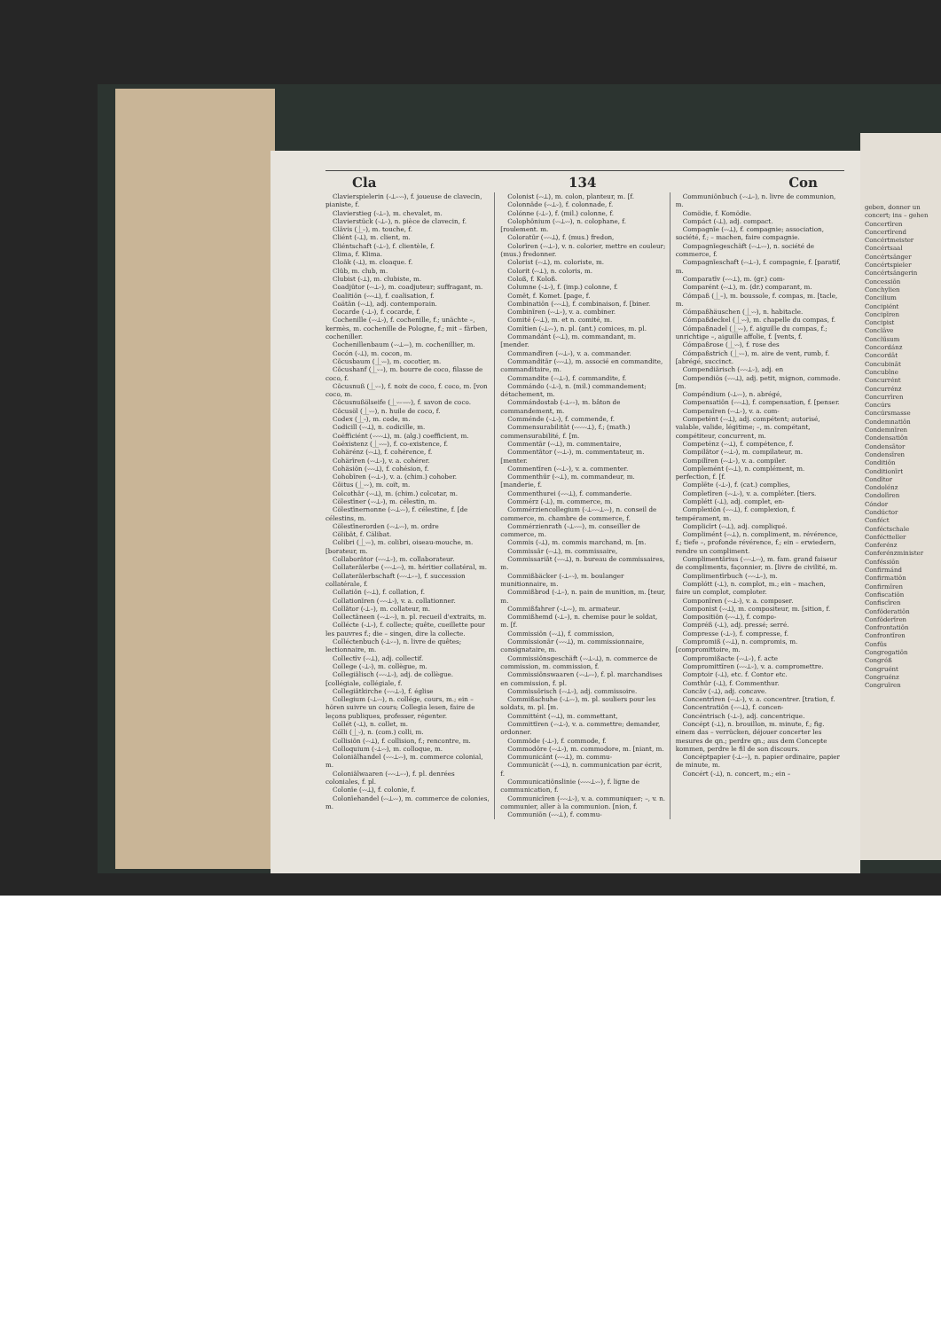Cla 134 Con
Clavierspielerin (⏑⏊–⏑⏑), f. joueuse de clavecin, pianiste, f.
Clavierstieg (⏑⏊–), m. chevalet, m.
Clavierstück (⏑⏊–), n. pièce de clavecin, f.
Clāvis (⏊⏑), m. touche, f.
Cliént (⏑⏊), m. client, m.
Cliéntschaft (⏑⏊⏑), f. clientèle, f.
Clima, f. Klima.
Cloāk (⏑⏊), m. cloaque. f.
Clūb, m. club, m.
Clubist (⏑⏊), m. clubiste, m.
Coadjūtor (⏑⏑⏊⏑), m. coadjuteur; suffragant, m.
Coalitiōn (⏑⏑⏑⏊), f. coalisation, f.
Coätān (⏑⏑⏊), adj. contemporain.
Cocarde (⏑⏊⏑), f. cocarde, f.
Cochenille (⏑⏑⏊⏑), f. cochenille, f.; unächte –, kermès, m. cochenille de Pologne, f.; mit – färben, cocheniller.
Cochenillenbaum (⏑⏑⏊⏑–), m. cochenillier, m.
Cocón (⏑⏊), m. cocon, m.
Cōcusbaum (⏊⏑–), m. cocotier, m.
Cōcushanf (⏊⏑–), m. bourre de coco, filasse de coco, f.
Cōcusnuß (⏊⏑–), f. noix de coco, f. coco, m. [von coco, m.
Cōcusnußölseife (⏊⏑–⏑–⏑), f. savon de coco.
Cōcusöl (⏊⏑–), n. huile de coco, f.
Codex (⏊⏑), m. code, m.
Codicill (⏑⏑⏊), n. codicille, m.
Coëfficiént (⏑⏑⏑⏑⏊), m. (alg.) coefficient, m.
Coëxistenz (⏊⏑⏑–), f. co-existence, f.
Cohärénz (⏑⏑⏊), f. cohérence, f.
Cohärīren (⏑⏑⏊⏑), v. a. cohérer.
Cohäsiōn (⏑⏑⏑⏊), f. cohésion, f.
Cohobīren (⏑⏑⏊⏑), v. a. (chim.) cohober.
Cōitus (⏊⏑⏑), m. coït, m.
Colcothār (⏑⏑⏊), m. (chim.) colcotar, m.
Cölestīner (⏑⏑⏊⏑), m. célestin, m.
Cölestīnernonne (⏑⏑⏊⏑⏑), f. célestine, f. [de célestins, m.
Cölestīnerorden (⏑⏑⏊⏑⏑), m. ordre
Cölibāt, f. Cälibat.
Colibri (⏊⏑–), m. colibri, oiseau-mouche, m. [borateur, m.
Collaborātor (⏑⏑⏑⏊⏑), m. collaborateur.
Collaterālerbe (⏑⏑⏑⏊⏑⏑), m. héritier collatéral, m.
Collaterālerbschaft (⏑⏑⏑⏊⏑–), f. succession collatérale, f.
Collatiōn (⏑⏑⏊), f. collation, f.
Collationīren (⏑⏑⏑⏊⏑), v. a. collationner.
Collātor (⏑⏊–), m. collateur, m.
Collectāneen (⏑⏑⏊⏑⏑), n. pl. recueil d'extraits, m.
Collécte (⏑⏊⏑), f. collecte; quête, cueillette pour les pauvres f.; die – singen, dire la collecte.
Colléctenbuch (⏑⏊⏑–), n. livre de quêtes; lectionnaire, m.
Collectīv (⏑⏑⏊), adj. collectif.
College (⏑⏊⏑), m. collègue, m.
Collegiālisch (⏑⏑⏑⏊⏑), adj. de collègue. [collégiale, collégiale, f.
Collegiātkirche (⏑⏑⏑⏊⏑), f. église
Collegium (⏑⏊⏑⏑), n. collége, cours, m.; ein – hören suivre un cours; Collegia lesen, faire de leçons publiques, professer, régenter.
Collét (⏑⏊), n. collet, m.
Cólli (⏊⏑), n. (com.) colli, m.
Collisiōn (⏑⏑⏊), f. collision, f.; rencontre, m.
Colloquium (⏑⏊⏑⏑), m. colloque, m.
Coloniālhandel (⏑⏑⏑⏊⏑⏑), m. commerce colonial, m.
Coloniālwaaren (⏑⏑⏑⏊–⏑), f. pl. denrées coloniales, f. pl.
Colonīe (⏑⏑⏊), f. colonie, f.
Colonīehandel (⏑⏑⏊⏑⏑), m. commerce de colonies, m.
Colonist (⏑⏑⏊), m. colon, planteur, m. [f.
Colonnāde (⏑⏑⏊⏑), f. colonnade, f.
Colónne (⏑⏊⏑), f. (mil.) colonne, f.
Colophōnium (⏑⏑⏊⏑⏑), n. colophane, f. [roulement. m.
Coloratūr (⏑⏑⏑⏊), f. (mus.) fredon,
Colorīren (⏑⏑⏊⏑), v. n. colorier, mettre en couleur; (mus.) fredonner.
Colorist (⏑⏑⏊), m. coloriste, m.
Colorit (⏑⏑⏊), n. coloris, m.
Coloß, f. Koloß.
Columne (⏑⏊⏑), f. (imp.) colonne, f.
Comēt, f. Komet. [page, f.
Combinatiōn (⏑⏑⏑⏊), f. combinaison, f. [biner.
Combinīren (⏑⏑⏊⏑), v. a. combiner.
Comité (⏑⏑⏊), m. et n. comité, m.
Comītien (⏑⏊⏑⏑), n. pl. (ant.) comices, m. pl.
Commandánt (⏑⏑⏊), m. commandant, m. [mender.
Commandīren (⏑⏑⏊⏑), v. a. commander.
Commanditār (⏑⏑⏑⏊), m. associé en commandite, commanditaire, m.
Commandite (⏑⏑⏊⏑), f. commandite, f.
Commándo (⏑⏊⏑), n. (mil.) commandement; détachement, m.
Commándostab (⏑⏊⏑–), m. bâton de commandement, m.
Comménde (⏑⏊⏑), f. commende, f.
Commensurabilität (⏑⏑⏑⏑⏑⏊), f.; (math.) commensurabilité, f. [m.
Commentār (⏑⏑⏊), m. commentaire,
Commentātor (⏑⏑⏊⏑), m. commentateur, m. [menter.
Commentīren (⏑⏑⏊⏑), v. a. commenter.
Commenthūr (⏑⏑⏊), m. commandeur, m. [manderie, f.
Commenthurei (⏑⏑⏑⏊), f. commanderie.
Commérz (⏑⏊), m. commerce, m.
Commérziencollegium (⏑⏊⏑⏑⏑⏊⏑⏑), n. conseil de commerce, m. chambre de commerce, f.
Commérzienrath (⏑⏊⏑⏑–), m. conseiller de commerce, m.
Commis (⏑⏊), m. commis marchand, m. [m.
Commissār (⏑⏑⏊), m. commissaire,
Commissariāt (⏑⏑⏑⏊), n. bureau de commissaires, m.
Commißbäcker (⏑⏊–⏑), m. boulanger munitionnaire, m.
Commißbrod (⏑⏊–), n. pain de munition, m. [teur, m.
Commißfahrer (⏑⏊–⏑), m. armateur.
Commißhemd (⏑⏊–), n. chemise pour le soldat, m. [f.
Commissiōn (⏑⏑⏊), f. commission,
Commissionār (⏑⏑⏑⏊), m. commissionnaire, consignataire, m.
Commissiōnsgeschäft (⏑⏑⏊⏑⏊), n. commerce de commission, m. commission, f.
Commissiōnswaaren (⏑⏑⏊–⏑), f. pl. marchandises en commission, f. pl.
Commissōrisch (⏑⏑⏊⏑), adj. commissoire.
Commißschuhe (⏑⏊–⏑), m. pl. souliers pour les soldats, m. pl. [m.
Committént (⏑⏑⏊), m. commettant,
Committīren (⏑⏑⏊⏑), v. a. commettre; demander, ordonner.
Commōde (⏑⏊⏑), f. commode, f.
Commodōre (⏑⏑⏊⏑), m. commodore, m. [niant, m.
Communicánt (⏑⏑⏑⏊), m. commu-
Communicāt (⏑⏑⏑⏊), n. communication par écrit, f.
Communicatiōnslinie (⏑⏑⏑⏑⏊⏑⏑), f. ligne de communication, f.
Communicīren (⏑⏑⏑⏊⏑), v. a. communiquer; –, v. n. communier, aller à la communion. [nion, f.
Communiōn (⏑⏑⏑⏊), f. commu-
Communiōnbuch (⏑⏑⏊–), n. livre de communion, m.
Comödie, f. Komödie.
Compáct (⏑⏊), adj. compact.
Compagnīe (⏑⏑⏊), f. compagnie; association, société, f.; – machen, faire compagnie.
Compagnīegeschäft (⏑⏑⏊⏑–), n. société de commerce, f.
Compagnīeschaft (⏑⏑⏊–), f. compagnie, f. [paratif, m.
Comparatīv (⏑⏑⏑⏊), m. (gr.) com-
Comparént (⏑⏑⏊), m. (dr.) comparant, m.
Cómpaß (⏊–), m. boussole, f. compas, m. [tacle, m.
Cómpaßhäuschen (⏊⏑⏑), n. habitacle.
Cómpaßdeckel (⏊⏑⏑), m. chapelle du compas, f.
Cómpaßnadel (⏊⏑⏑), f. aiguille du compas, f.; unrichtige –, aiguille affolie, f. [vents, f.
Cómpaßrose (⏊⏑⏑), f. rose des
Cómpaßstrich (⏊⏑–), m. aire de vent, rumb, f. [abrégé, succinct.
Compendiārisch (⏑⏑⏑⏊⏑), adj. en
Compendiös (⏑⏑⏑⏊), adj. petit, mignon, commode. [m.
Compéndium (⏑⏊⏑⏑), n. abrégé,
Compensatiōn (⏑⏑⏑⏊), f. compensation, f. [penser.
Compensīren (⏑⏑⏊⏑), v. a. com-
Competént (⏑⏑⏊), adj. compétent; autorisé, valable, valide, légitime; –, m. compétant, compétiteur, concurrent, m.
Competénz (⏑⏑⏊), f. compétence, f.
Compilātor (⏑⏑⏊⏑), m. compilateur, m.
Compilīren (⏑⏑⏊⏑), v. a. compiler.
Complemént (⏑⏑⏊), n. complément, m. perfection, f. [f.
Complēte (⏑⏊⏑), f. (cat.) complies,
Completīren (⏑⏑⏊⏑), v. a. compléter. [tiers.
Complétt (⏑⏊), adj. complet, en-
Complexiōn (⏑⏑⏑⏊), f. complexion, f. tempérament, m.
Complicīrt (⏑⏑⏊), adj. compliqué.
Complimént (⏑⏑⏊), n. compliment, m. révérence, f.; tiefe –, profonde révérence, f.; ein – erwiedern, rendre un compliment.
Complimentārius (⏑⏑⏑⏊⏑⏑), m. fam. grand faiseur de compliments, façonnier, m. [livre de civilité, m.
Complimentīrbuch (⏑⏑⏑⏊–), m.
Complótt (⏑⏊), n. complot, m.; ein – machen, faire un complot, comploter.
Componīren (⏑⏑⏊⏑), v. a. composer.
Componist (⏑⏑⏊), m. compositeur, m. [sition, f.
Compositiōn (⏑⏑⏑⏊), f. compo-
Compréß (⏑⏊), adj. pressé; serré.
Compresse (⏑⏊⏑), f. compresse, f.
Compromiß (⏑⏑⏊), n. compromis, m. [compromittoire, m.
Compromißacte (⏑⏑⏊⏑), f. acte
Compromittīren (⏑⏑⏑⏊⏑), v. a. compromettre.
Comptoir (⏑⏊), etc. f. Contor etc.
Comthūr (⏑⏊), f. Commenthur.
Concāv (⏑⏊), adj. concave.
Concentrīren (⏑⏑⏊⏑), v. a. concentrer. [tration, f.
Concentratiōn (⏑⏑⏑⏊), f. concen-
Concéntrisch (⏑⏊⏑), adj. concentrique.
Concépt (⏑⏊), n. brouillon, m. minute, f.; fig. einem das – verrücken, déjouer concerter les mesures de qn.; perdre qn.; aus dem Concepte kommen, perdre le fil de son discours.
Concéptpapier (⏑⏊⏑–), n. papier ordinaire, papier de minute, m.
Concért (⏑⏊), n. concert, m.; ein –
geben, donner un concert; ins – gehen
Concertīren
Concertīrend
Concértmeister
Concértsaal
Concértsänger
Concértspieler
Concértsängerin
Concessiōn
Conchylien
Concilium
Concipiént
Concipīren
Concipist
Conclāve
Conclūsum
Concordánz
Concordāt
Concubināt
Concubīne
Concurrént
Concurrénz
Concurrīren
Concúrs
Concúrsmasse
Condemnatiōn
Condemnīren
Condensatiōn
Condensātor
Condensīren
Conditiōn
Conditionīrt
Condītor
Condolénz
Condolīren
Cóndor
Condúctor
Conféct
Conféctschale
Conféctteller
Conferénz
Conferénzminister
Conféssiōn
Confirmánd
Confirmatiōn
Confirmīren
Confiscatiōn
Confiscīren
Conföderatiōn
Conföderīren
Confrontatiōn
Confrontīren
Confūs
Congregatiōn
Congréß
Congruént
Congruénz
Congruīren